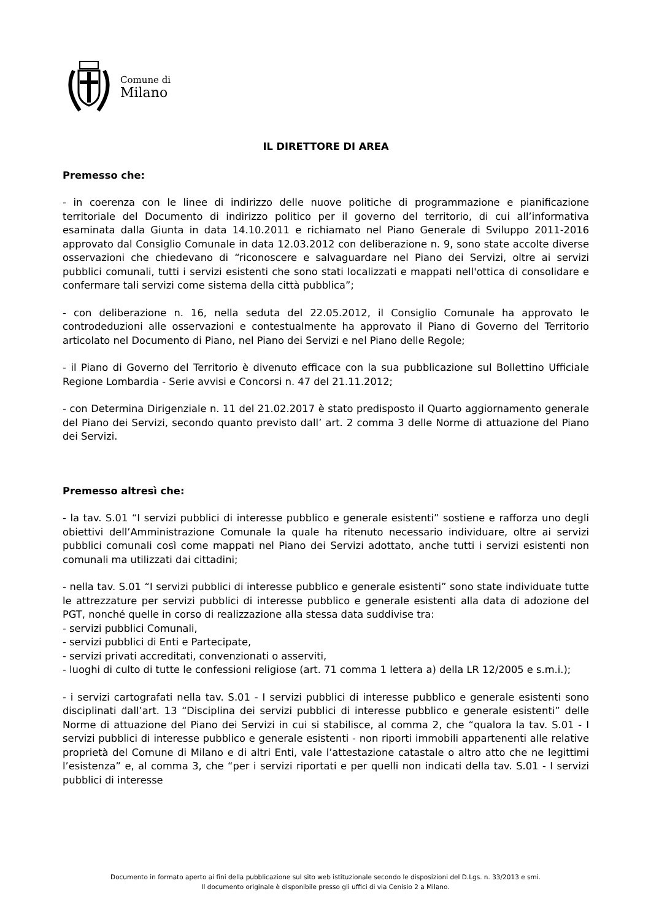Comune di
Milano
IL DIRETTORE DI AREA
Premesso che:
- in coerenza con le linee di indirizzo delle nuove politiche di programmazione e pianificazione territoriale del Documento di indirizzo politico per il governo del territorio, di cui all’informativa esaminata dalla Giunta in data 14.10.2011 e richiamato nel Piano Generale di Sviluppo 2011-2016 approvato dal Consiglio Comunale in data 12.03.2012 con deliberazione n. 9, sono state accolte diverse osservazioni che chiedevano di “riconoscere e salvaguardare nel Piano dei Servizi, oltre ai servizi pubblici comunali, tutti i servizi esistenti che sono stati localizzati e mappati nell'ottica di consolidare e confermare tali servizi come sistema della città pubblica”;
- con deliberazione n. 16, nella seduta del 22.05.2012, il Consiglio Comunale ha approvato le controdeduzioni alle osservazioni e contestualmente ha approvato il Piano di Governo del Territorio articolato nel Documento di Piano, nel Piano dei Servizi e nel Piano delle Regole;
- il Piano di Governo del Territorio è divenuto efficace con la sua pubblicazione sul Bollettino Ufficiale Regione Lombardia - Serie avvisi e Concorsi n. 47 del 21.11.2012;
- con Determina Dirigenziale n. 11 del 21.02.2017 è stato predisposto il Quarto aggiornamento generale del Piano dei Servizi, secondo quanto previsto dall’ art. 2 comma 3 delle Norme di attuazione del Piano dei Servizi.
Premesso altresì che:
- la tav. S.01 “I servizi pubblici di interesse pubblico e generale esistenti” sostiene e rafforza uno degli obiettivi dell’Amministrazione Comunale la quale ha ritenuto necessario individuare, oltre ai servizi pubblici comunali così come mappati nel Piano dei Servizi adottato, anche tutti i servizi esistenti non comunali ma utilizzati dai cittadini;
- nella tav. S.01 “I servizi pubblici di interesse pubblico e generale esistenti” sono state individuate tutte le attrezzature per servizi pubblici di interesse pubblico e generale esistenti alla data di adozione del PGT, nonché quelle in corso di realizzazione alla stessa data suddivise tra:
- servizi pubblici Comunali,
- servizi pubblici di Enti e Partecipate,
- servizi privati accreditati, convenzionati o asserviti,
- luoghi di culto di tutte le confessioni religiose (art. 71 comma 1 lettera a) della LR 12/2005 e s.m.i.);
- i servizi cartografati nella tav. S.01 - I servizi pubblici di interesse pubblico e generale esistenti sono disciplinati dall’art. 13 “Disciplina dei servizi pubblici di interesse pubblico e generale esistenti” delle Norme di attuazione del Piano dei Servizi in cui si stabilisce, al comma 2, che “qualora la tav. S.01 - I servizi pubblici di interesse pubblico e generale esistenti - non riporti immobili appartenenti alle relative proprietà del Comune di Milano e di altri Enti, vale l’attestazione catastale o altro atto che ne legittimi l’esistenza” e, al comma 3, che “per i servizi riportati e per quelli non indicati della tav. S.01 - I servizi pubblici di interesse
Documento in formato aperto ai fini della pubblicazione sul sito web istituzionale secondo le disposizioni del D.Lgs. n. 33/2013 e smi.
Il documento originale è disponibile presso gli uffici di via Cenisio 2 a Milano.